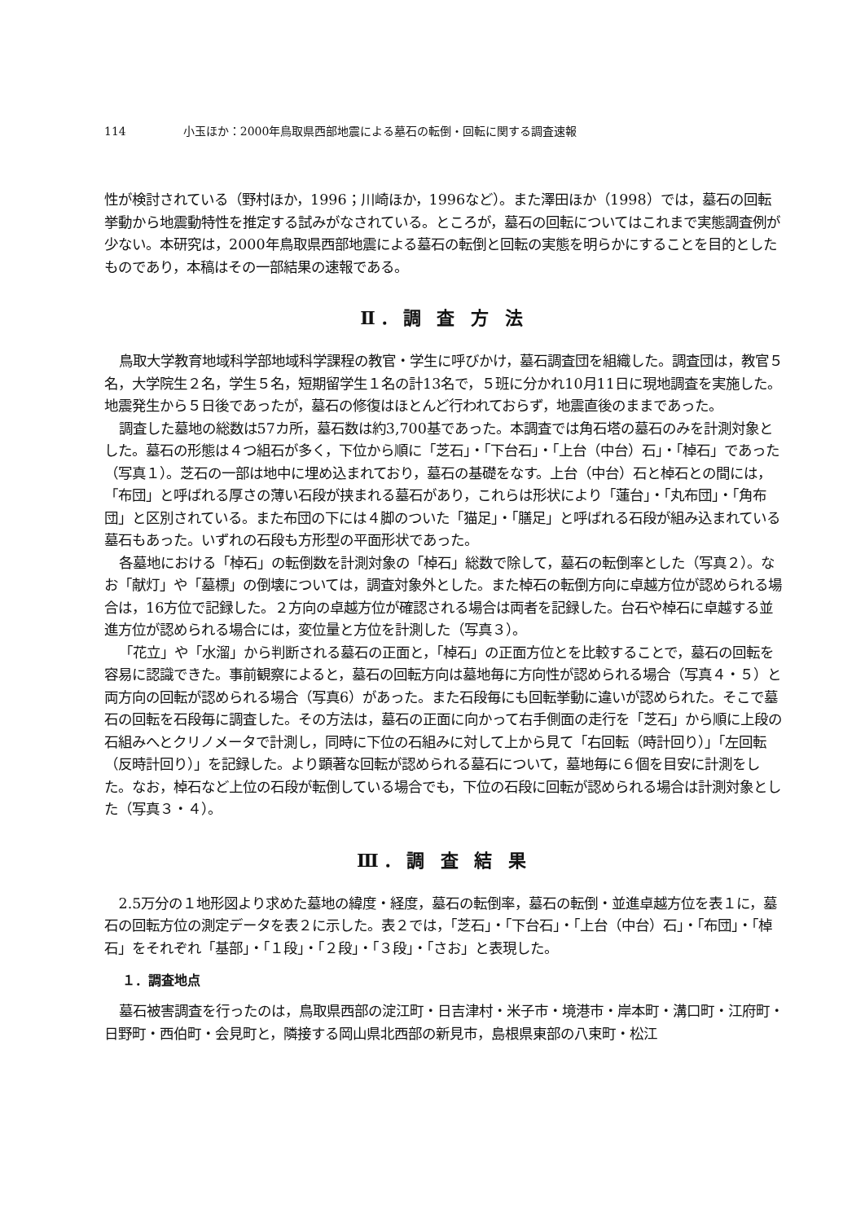114 小玉ほか：2000年鳥取県西部地震による墓石の転倒・回転に関する調査速報
性が検討されている（野村ほか，1996；川崎ほか，1996など）。また澤田ほか（1998）では，墓石の回転挙動から地震動特性を推定する試みがなされている。ところが，墓石の回転についてはこれまで実態調査例が少ない。本研究は，2000年鳥取県西部地震による墓石の転倒と回転の実態を明らかにすることを目的としたものであり，本稿はその一部結果の速報である。
Ⅱ．調 査 方 法
鳥取大学教育地域科学部地域科学課程の教官・学生に呼びかけ，墓石調査団を組織した。調査団は，教官５名，大学院生２名，学生５名，短期留学生１名の計13名で，５班に分かれ10月11日に現地調査を実施した。地震発生から５日後であったが，墓石の修復はほとんど行われておらず，地震直後のままであった。
調査した墓地の総数は57カ所，墓石数は約3,700基であった。本調査では角石塔の墓石のみを計測対象とした。墓石の形態は４つ組石が多く，下位から順に「芝石」・「下台石」・「上台（中台）石」・「棹石」であった（写真１）。芝石の一部は地中に埋め込まれており，墓石の基礎をなす。上台（中台）石と棹石との間には，「布団」と呼ばれる厚さの薄い石段が挟まれる墓石があり，これらは形状により「蓮台」・「丸布団」・「角布団」と区別されている。また布団の下には４脚のついた「猫足」・「膳足」と呼ばれる石段が組み込まれている墓石もあった。いずれの石段も方形型の平面形状であった。
各墓地における「棹石」の転倒数を計測対象の「棹石」総数で除して，墓石の転倒率とした（写真２）。なお「献灯」や「墓標」の倒壊については，調査対象外とした。また棹石の転倒方向に卓越方位が認められる場合は，16方位で記録した。２方向の卓越方位が確認される場合は両者を記録した。台石や棹石に卓越する並進方位が認められる場合には，変位量と方位を計測した（写真３）。
「花立」や「水溜」から判断される墓石の正面と，「棹石」の正面方位とを比較することで，墓石の回転を容易に認識できた。事前観察によると，墓石の回転方向は墓地毎に方向性が認められる場合（写真４・５）と両方向の回転が認められる場合（写真6）があった。また石段毎にも回転挙動に違いが認められた。そこで墓石の回転を石段毎に調査した。その方法は，墓石の正面に向かって右手側面の走行を「芝石」から順に上段の石組みへとクリノメータで計測し，同時に下位の石組みに対して上から見て「右回転（時計回り）」「左回転（反時計回り）」を記録した。より顕著な回転が認められる墓石について，墓地毎に６個を目安に計測をした。なお，棹石など上位の石段が転倒している場合でも，下位の石段に回転が認められる場合は計測対象とした（写真３・４）。
Ⅲ．調 査 結 果
2.5万分の１地形図より求めた墓地の緯度・経度，墓石の転倒率，墓石の転倒・並進卓越方位を表１に，墓石の回転方位の測定データを表２に示した。表２では，「芝石」・「下台石」・「上台（中台）石」・「布団」・「棹石」をそれぞれ「基部」・「１段」・「２段」・「３段」・「さお」と表現した。
１．調査地点
墓石被害調査を行ったのは，鳥取県西部の淀江町・日吉津村・米子市・境港市・岸本町・溝口町・江府町・日野町・西伯町・会見町と，隣接する岡山県北西部の新見市，島根県東部の八束町・松江